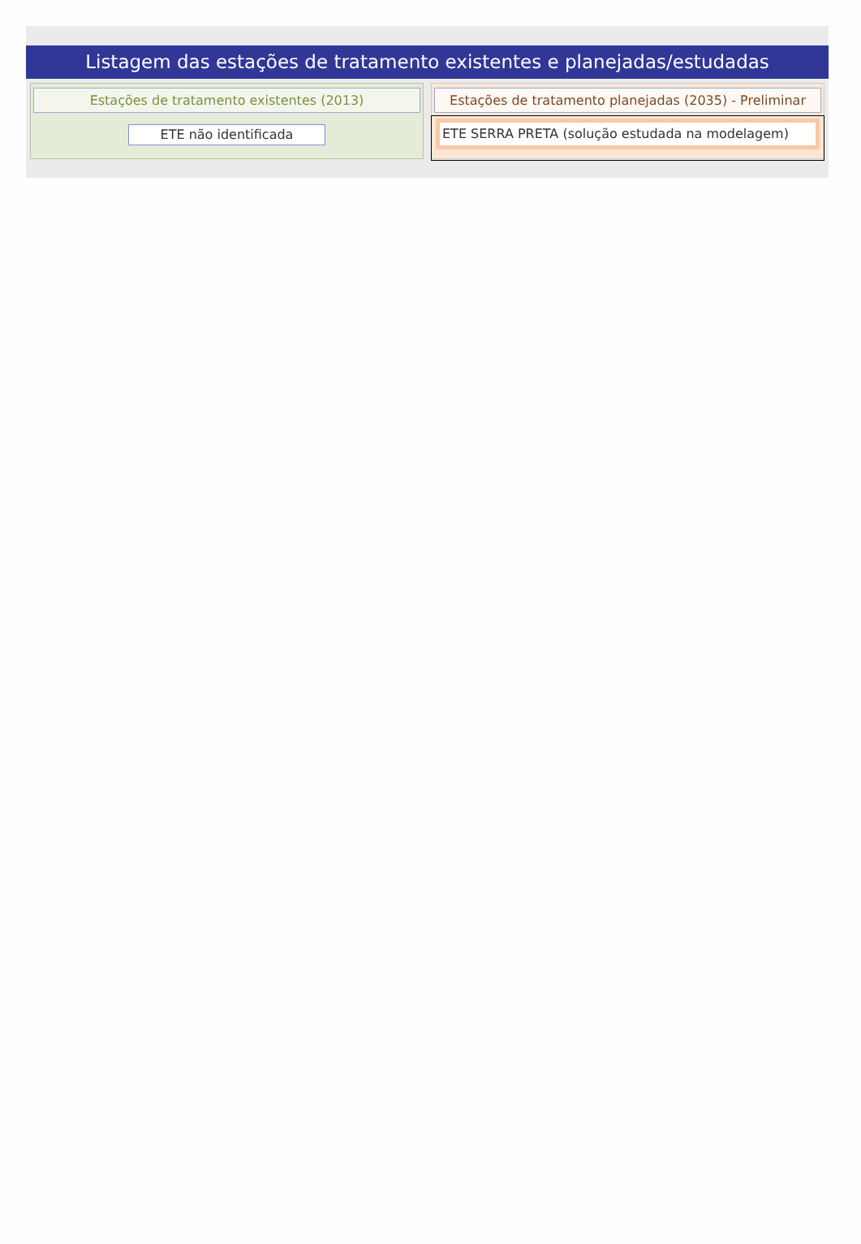Listagem das estações de tratamento existentes e planejadas/estudadas
Estações de tratamento existentes (2013)
ETE não identificada
Estações de tratamento planejadas (2035) - Preliminar
ETE SERRA PRETA (solução estudada na modelagem)